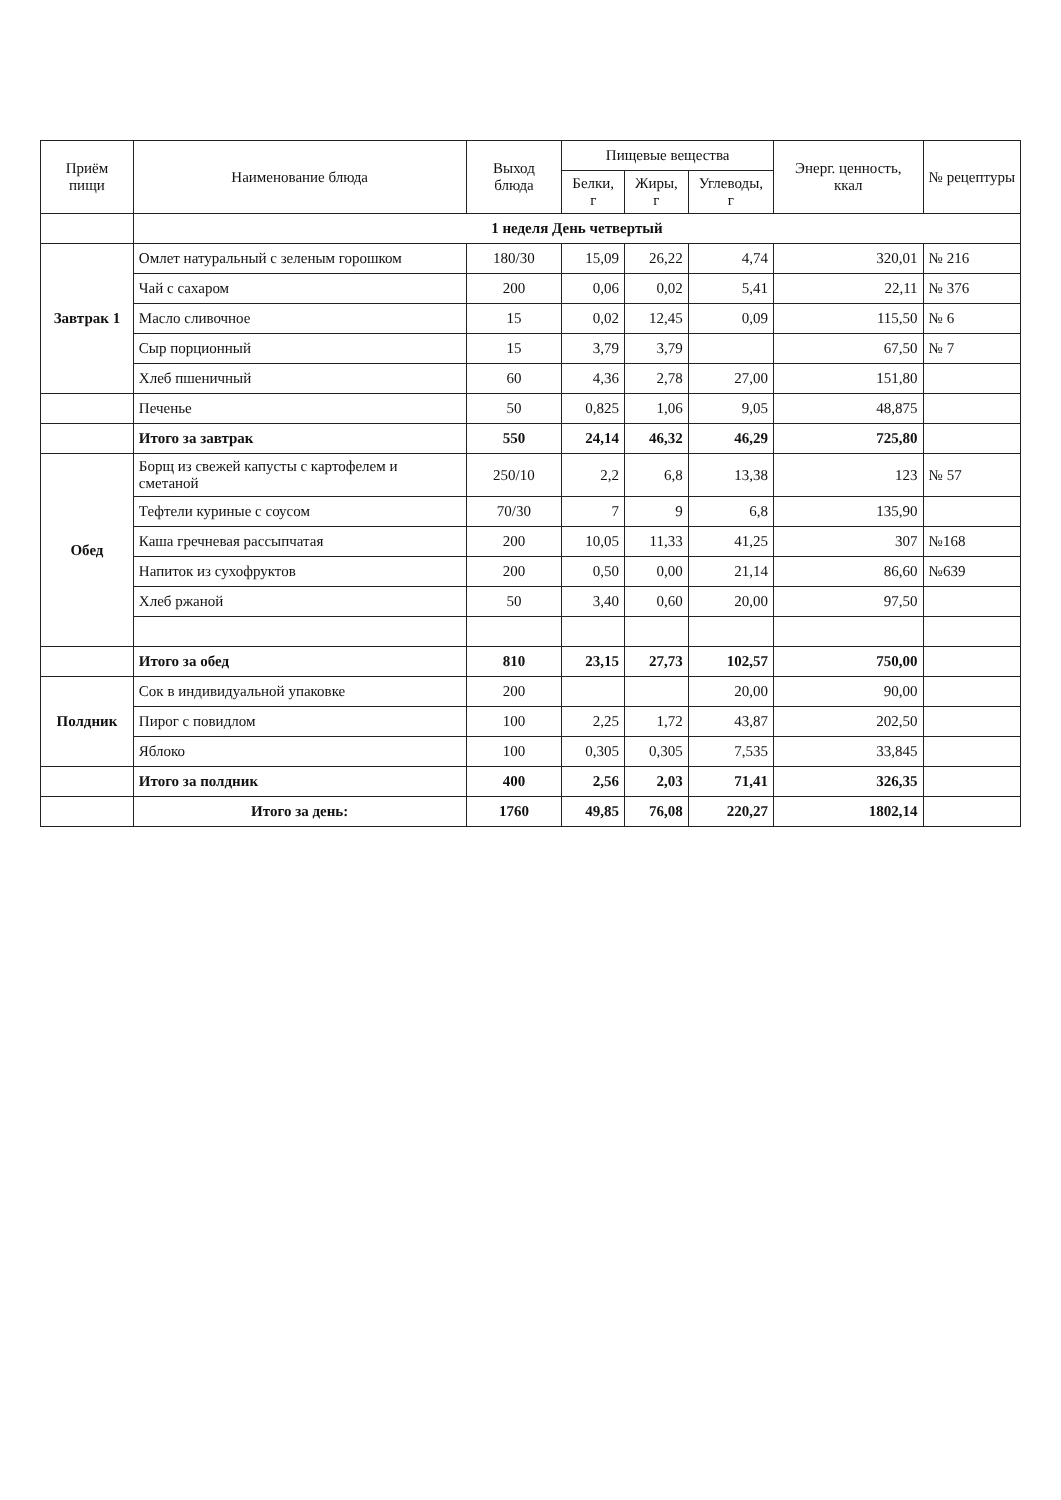| Приём пищи | Наименование блюда | Выход блюда | Пищевые вещества | | | Энерг. ценность, ккал | № рецептуры |
| --- | --- | --- | --- | --- | --- | --- | --- |
| | | | Белки, г | Жиры, г | Углеводы, г | | |
| | 1 неделя День четвертый | | | | | | |
| Завтрак 1 | Омлет натуральный с зеленым горошком | 180/30 | 15,09 | 26,22 | 4,74 | 320,01 | № 216 |
| | Чай с сахаром | 200 | 0,06 | 0,02 | 5,41 | 22,11 | № 376 |
| | Масло сливочное | 15 | 0,02 | 12,45 | 0,09 | 115,50 | № 6 |
| | Сыр порционный | 15 | 3,79 | 3,79 | | 67,50 | № 7 |
| | Хлеб пшеничный | 60 | 4,36 | 2,78 | 27,00 | 151,80 | |
| | Печенье | 50 | 0,825 | 1,06 | 9,05 | 48,875 | |
| | Итого за завтрак | 550 | 24,14 | 46,32 | 46,29 | 725,80 | |
| Обед | Борщ из свежей капусты с картофелем и сметаной | 250/10 | 2,2 | 6,8 | 13,38 | 123 | № 57 |
| | Тефтели куриные с соусом | 70/30 | 7 | 9 | 6,8 | 135,90 | |
| | Каша гречневая рассыпчатая | 200 | 10,05 | 11,33 | 41,25 | 307 | №168 |
| | Напиток из сухофруктов | 200 | 0,50 | 0,00 | 21,14 | 86,60 | №639 |
| | Хлеб ржаной | 50 | 3,40 | 0,60 | 20,00 | 97,50 | |
| | Итого за обед | 810 | 23,15 | 27,73 | 102,57 | 750,00 | |
| Полдник | Сок в индивидуальной упаковке | 200 | | | 20,00 | 90,00 | |
| | Пирог с повидлом | 100 | 2,25 | 1,72 | 43,87 | 202,50 | |
| | Яблоко | 100 | 0,305 | 0,305 | 7,535 | 33,845 | |
| | Итого за полдник | 400 | 2,56 | 2,03 | 71,41 | 326,35 | |
| | Итого за день: | 1760 | 49,85 | 76,08 | 220,27 | 1802,14 | |